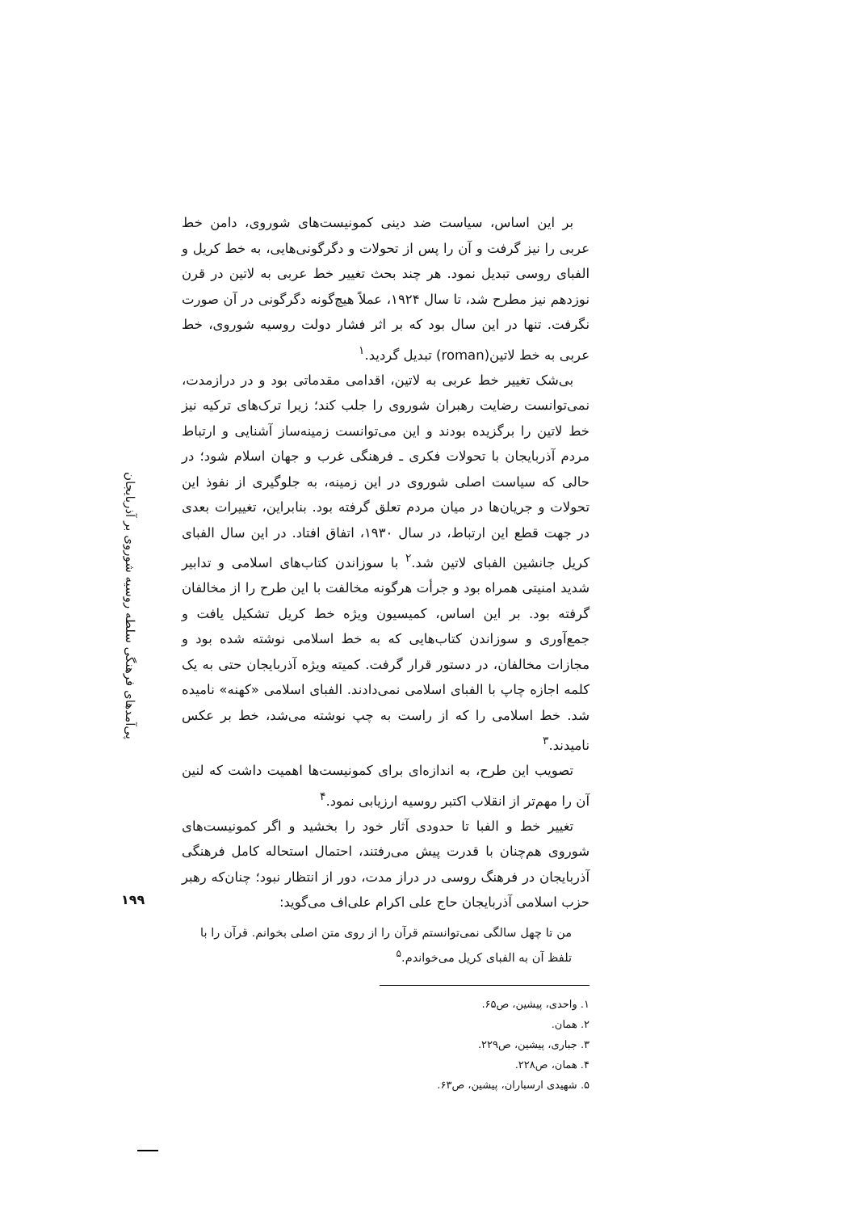بر این اساس، سیاست ضد دینی کمونیست‌های شوروی، دامن خط عربی را نیز گرفت و آن را پس از تحولات و دگرگونی‌هایی، به خط کریل و الفبای روسی تبدیل نمود. هر چند بحث تغییر خط عربی به لاتین در قرن نوزدهم نیز مطرح شد، تا سال ۱۹۲۴، عملاً هیچ‌گونه دگرگونی در آن صورت نگرفت. تنها در این سال بود که بر اثر فشار دولت روسیه شوروی، خط عربی به خط لاتین(roman) تبدیل گردید.<sup>۱</sup>
بی‌شک تغییر خط عربی به لاتین، اقدامی مقدماتی بود و در درازمدت، نمی‌توانست رضایت رهبران شوروی را جلب کند؛ زیرا ترک‌های ترکیه نیز خط لاتین را برگزیده بودند و این می‌توانست زمینه‌ساز آشنایی و ارتباط مردم آذربایجان با تحولات فکری ـ فرهنگی غرب و جهان اسلام شود؛ در حالی که سیاست اصلی شوروی در این زمینه، به جلوگیری از نفوذ این تحولات و جریان‌ها در میان مردم تعلق گرفته بود. بنابراین، تغییرات بعدی در جهت قطع این ارتباط، در سال ۱۹۳۰، اتفاق افتاد. در این سال الفبای کریل جانشین الفبای لاتین شد.<sup>۲</sup> با سوزاندن کتاب‌های اسلامی و تدابیر شدید امنیتی همراه بود و جرأت هرگونه مخالفت با این طرح را از مخالفان گرفته بود. بر این اساس، کمیسیون ویژه خط کریل تشکیل یافت و جمع‌آوری و سوزاندن کتاب‌هایی که به خط اسلامی نوشته شده بود و مجازات مخالفان، در دستور قرار گرفت. کمیته ویژه آذربایجان حتی به یک کلمه اجازه چاپ با الفبای اسلامی نمی‌دادند. الفبای اسلامی «کهنه» نامیده شد. خط اسلامی را که از راست به چپ نوشته می‌شد، خط بر عکس نامیدند.<sup>۳</sup>
تصویب این طرح، به اندازه‌ای برای کمونیست‌ها اهمیت داشت که لنین آن را مهم‌تر از انقلاب اکتبر روسیه ارزیابی نمود.<sup>۴</sup>
تغییر خط و الفبا تا حدودی آثار خود را بخشید و اگر کمونیست‌های شوروی هم‌چنان با قدرت پیش می‌رفتند، احتمال استحاله کامل فرهنگی آذربایجان در فرهنگ روسی در دراز مدت، دور از انتظار نبود؛ چنان‌که رهبر حزب اسلامی آذربایجان حاج علی اکرام علی‌اف می‌گوید:
من تا چهل سالگی نمی‌توانستم قرآن را از روی متن اصلی بخوانم. قرآن را با تلفظ آن به الفبای کریل می‌خواندم.<sup>۵</sup>
۱. واحدی، پیشین، ص۶۵.
۲. همان.
۳. جباری، پیشین، ص۲۲۹.
۴. همان، ص۲۲۸.
۵. شهیدی ارسباران، پیشین، ص۶۳.
پی‌آمدهای فرهنگی سلطه روسیه شوروی بر آذربایجان
۱۹۹